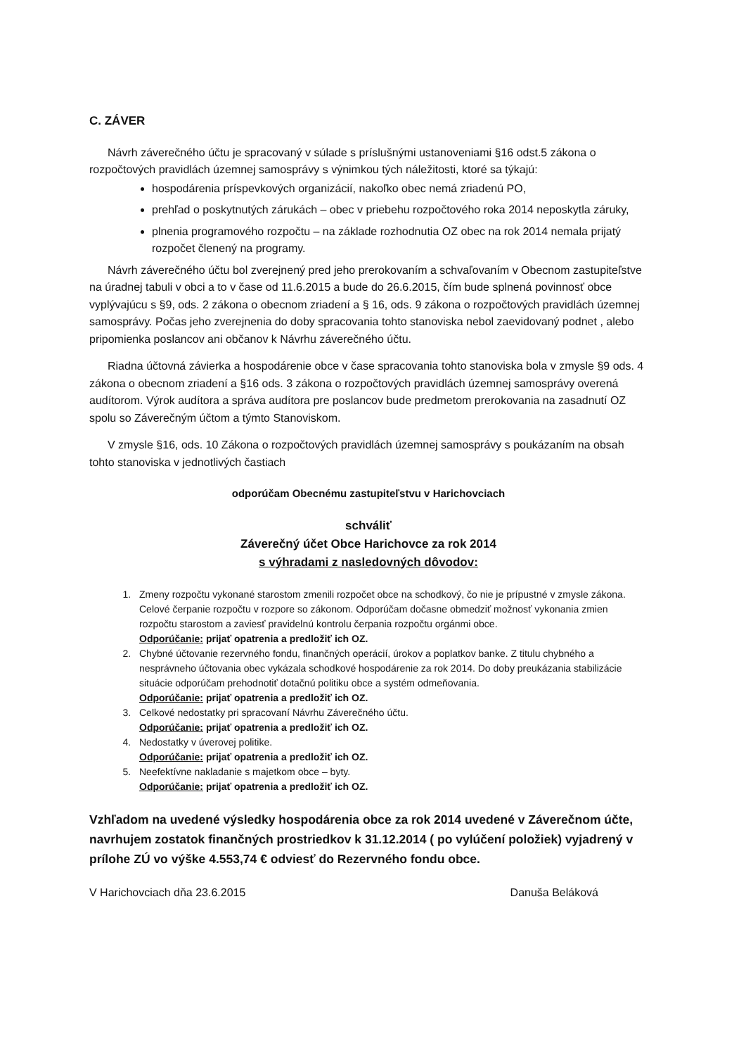C. ZÁVER
Návrh záverečného účtu je spracovaný v súlade s príslušnými ustanoveniami §16 odst.5 zákona o rozpočtových pravidlách územnej samosprávy s výnimkou tých náležitosti, ktoré sa týkajú:
hospodárenia príspevkových organizácií, nakoľko obec nemá zriadenú PO,
prehľad o poskytnutých zárukách – obec v priebehu rozpočtového roka 2014 neposkytla záruky,
plnenia programového rozpočtu – na základe rozhodnutia OZ obec na rok 2014 nemala prijatý rozpočet členený na programy.
Návrh záverečného účtu bol zverejnený pred jeho prerokovaním a schvaľovaním v Obecnom zastupiteľstve na úradnej tabuli v obci a to v čase od 11.6.2015 a bude do 26.6.2015, čím bude splnená povinnosť obce vyplývajúcu s §9, ods. 2 zákona o obecnom zriadení a § 16, ods. 9 zákona o rozpočtových pravidlách územnej samosprávy. Počas jeho zverejnenia do doby spracovania tohto stanoviska nebol zaevidovaný podnet , alebo pripomienka poslancov ani občanov k Návrhu záverečného účtu.
Riadna účtovná závierka a hospodárenie obce v čase spracovania tohto stanoviska bola v zmysle §9 ods. 4 zákona o obecnom zriadení a §16 ods. 3 zákona o rozpočtových pravidlách územnej samosprávy overená audítorom. Výrok audítora a správa audítora pre poslancov bude predmetom prerokovania na zasadnutí OZ spolu so Záverečným účtom a týmto Stanoviskom.
V zmysle §16, ods. 10 Zákona o rozpočtových pravidlách územnej samosprávy s poukázaním na obsah tohto stanoviska v jednotlivých častiach
odporúčam Obecnému zastupiteľstvu v Harichovciach
schváliť
Záverečný účet Obce Harichovce za rok 2014
s výhradami z nasledovných dôvodov:
1. Zmeny rozpočtu vykonané starostom zmenili rozpočet obce na schodkový, čo nie je prípustné v zmysle zákona. Celové čerpanie rozpočtu v rozpore so zákonom. Odporúčam dočasne obmedziť možnosť vykonania zmien rozpočtu starostom a zaviesť pravidelnú kontrolu čerpania rozpočtu orgánmi obce.
Odporúčanie: prijať opatrenia a predložiť ich OZ.
2. Chybné účtovanie rezervného fondu, finančných operácií, úrokov a poplatkov banke. Z titulu chybného a nesprávneho účtovania obec vykázala schodkové hospodárenie za rok 2014. Do doby preukázania stabilizácie situácie odporúčam prehodnotiť dotačnú politiku obce a systém odmeňovania.
Odporúčanie: prijať opatrenia a predložiť ich OZ.
3. Celkové nedostatky pri spracovaní Návrhu Záverečného účtu.
Odporúčanie: prijať opatrenia a predložiť ich OZ.
4. Nedostatky v úverovej politike.
Odporúčanie: prijať opatrenia a predložiť ich OZ.
5. Neefektívne nakladanie s majetkom obce – byty.
Odporúčanie: prijať opatrenia a predložiť ich OZ.
Vzhľadom na uvedené výsledky hospodárenia obce za rok 2014 uvedené v Záverečnom účte, navrhujem zostatok finančných prostriedkov k 31.12.2014 ( po vylúčení položiek) vyjadrený v prílohe ZÚ vo výške 4.553,74 € odviesť do Rezervného fondu obce.
V Harichovciach dňa 23.6.2015 Danuša Beláková